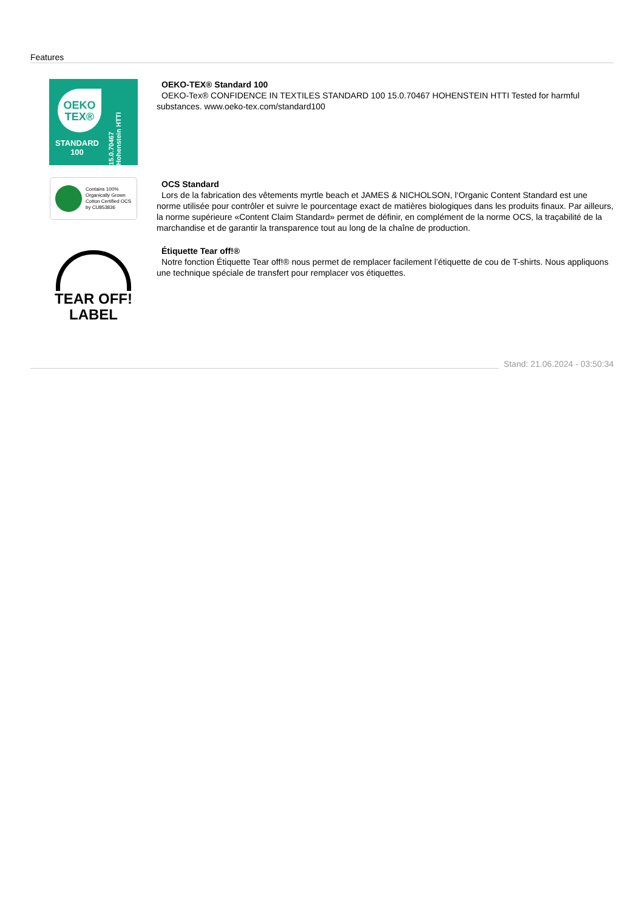Features
OEKO
TEX®
STANDARD
100
15.0.70467 Hohenstein HTTI
OEKO-TEX® Standard 100
OEKO-Tex® CONFIDENCE IN TEXTILES STANDARD 100 15.0.70467 HOHENSTEIN HTTI Tested for harmful substances. www.oeko-tex.com/standard100
Contains 100% Organically Grown Cotton Certified OCS by CU853836
OCS Standard
Lors de la fabrication des vêtements myrtle beach et JAMES & NICHOLSON, l‘Organic Content Standard est une norme utilisée pour contrôler et suivre le pourcentage exact de matières biologiques dans les produits finaux. Par ailleurs, la norme supérieure «Content Claim Standard» permet de définir, en complément de la norme OCS, la traçabilité de la marchandise et de garantir la transparence tout au long de la chaîne de production.
TEAR OFF!
LABEL
Étiquette Tear off!®
Notre fonction Étiquette Tear off!® nous permet de remplacer facilement l’étiquette de cou de T-shirts. Nous appliquons une technique spéciale de transfert pour remplacer vos étiquettes.
Stand: 21.06.2024 - 03:50:34